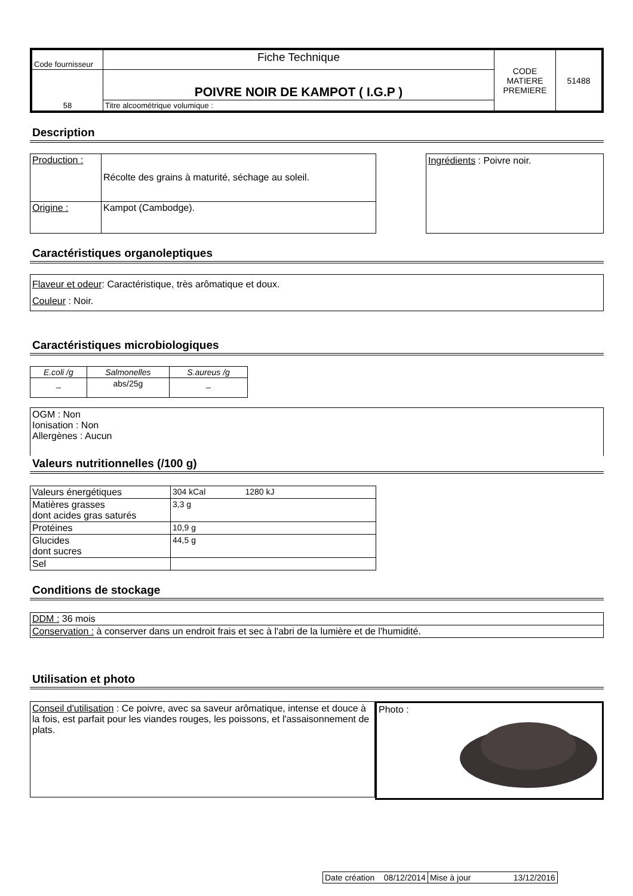| Code fournisseur | Fiche Technique | CODE MATIERE PREMIERE | 51488 |
| 58 | POIVRE NOIR DE KAMPOT ( I.G.P ) | | |
| | Titre alcoométrique volumique : | | |
Description
| Production : | Récolte des grains à maturité, séchage au soleil. |
| Origine : | Kampot (Cambodge). |
Ingrédients : Poivre noir.
Caractéristiques organoleptiques
Flaveur et odeur: Caractéristique, très arômatique et doux.
Couleur : Noir.
Caractéristiques microbiologiques
| E.coli /g | Salmonelles | S.aureus /g |
| --- | --- | --- |
| _ | abs/25g | _ |
OGM : Non
Ionisation : Non
Allergènes : Aucun
Valeurs nutritionnelles (/100 g)
| Valeurs énergétiques | 304 kCal 1280 kJ |
| Matières grasses dont acides gras saturés | 3,3 g |
| Protéines | 10,9 g |
| Glucides dont sucres | 44,5 g |
| Sel | |
Conditions de stockage
| DDM : 36 mois |
| Conservation : à conserver dans un endroit frais et sec à l'abri de la lumière et de l'humidité. |
Utilisation et photo
Conseil d'utilisation : Ce poivre, avec sa saveur arômatique, intense et douce à la fois, est parfait pour les viandes rouges, les poissons, et l'assaisonnement de plats.
Photo :
| Date création 08/12/2014 | Mise à jour 13/12/2016 |